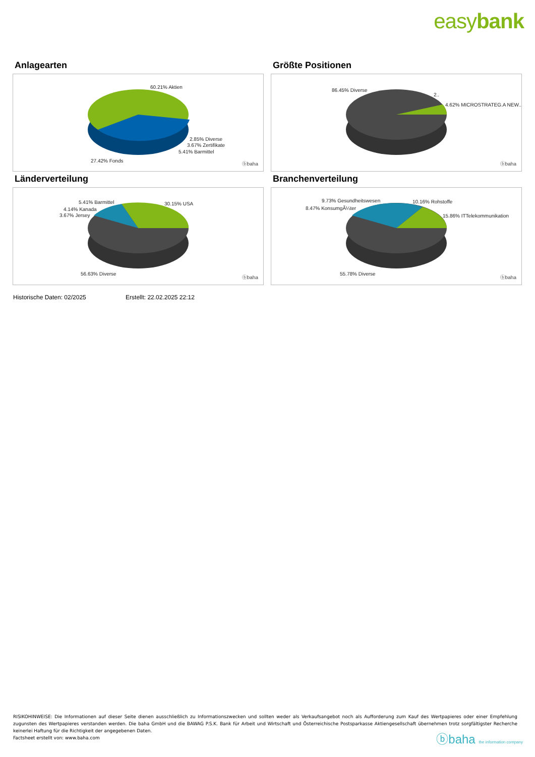easybank
Anlagearten
60.21% Aktien
2.85% Diverse
3.67% Zertifikate
5.41% Barmittel
27.42% Fonds
ⓑbaha
Größte Positionen
86.45% Diverse
2..
4.62% MICROSTRATEG.A NEW..
ⓑbaha
Länderverteilung
5.41% Barmittel
4.14% Kanada
3.67% Jersey
30.15% USA
56.63% Diverse
ⓑbaha
Branchenverteilung
9.73% Gesundheitswesen
8.47% KonsumgÃ¼ter
10.16% Rohstoffe
15.86% ITTelekommunikation
55.78% Diverse
ⓑbaha
Historische Daten: 02/2025 Erstellt: 22.02.2025 22:12
RISIKOHINWEISE: Die Informationen auf dieser Seite dienen ausschließlich zu Informationszwecken und sollten weder als Verkaufsangebot noch als Aufforderung zum Kauf des Wertpapieres oder einer Empfehlung zugunsten des Wertpapieres verstanden werden. Die baha GmbH und die BAWAG P.S.K. Bank für Arbeit und Wirtschaft und Österreichische Postsparkasse Aktiengesellschaft übernehmen trotz sorgfältigster Recherche keinerlei Haftung für die Richtigkeit der angegebenen Daten.
Factsheet erstellt von: www.baha.com
ⓑbaha the information company